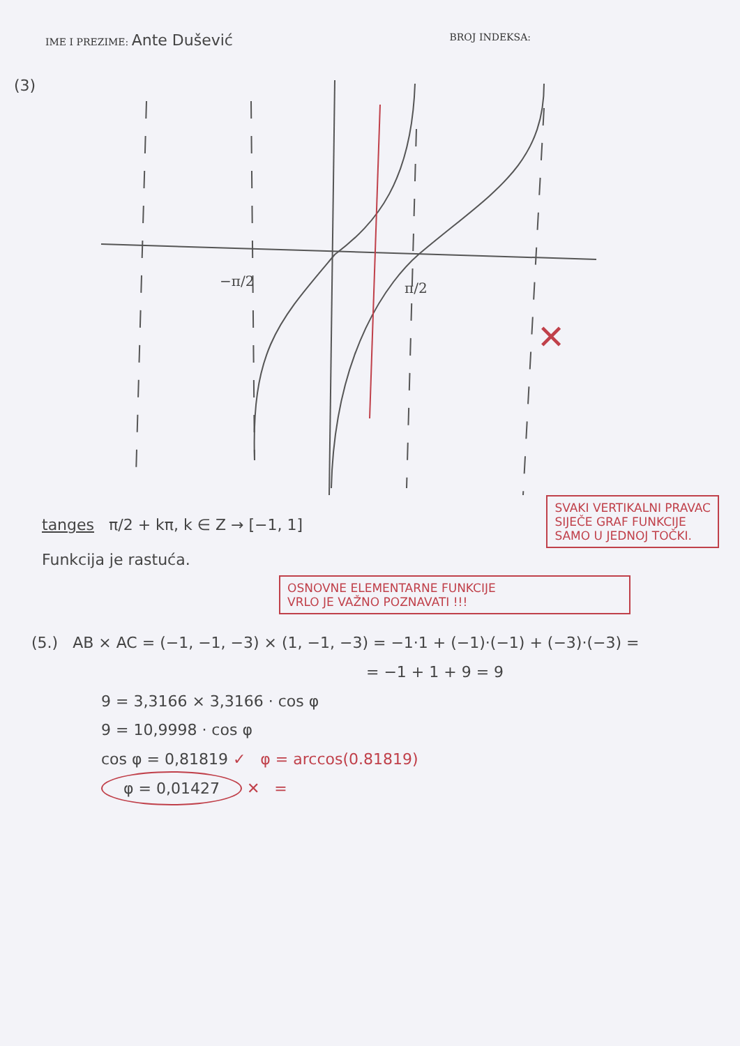IME I PREZIME: Ante Dušević
BROJ INDEKSA:
(3)
−π/2
π/2
✕
tanges π/2 + kπ, k ∈ Z → [−1, 1]
Funkcija je rastuća.
SVAKI VERTIKALNI PRAVAC
SIJEČE GRAF FUNKCIJE
SAMO U JEDNOJ TOČKI.
OSNOVNE ELEMENTARNE FUNKCIJE
VRLO JE VAŽNO POZNAVATI !!!
(5.) AB × AC = (−1, −1, −3) × (1, −1, −3) = −1·1 + (−1)·(−1) + (−3)·(−3) =
= −1 + 1 + 9 = 9
9 = 3,3166 × 3,3166 · cos φ
9 = 10,9998 · cos φ
cos φ = 0,81819 ✓ φ = arccos(0.81819)
φ = 0,01427 ✕ =